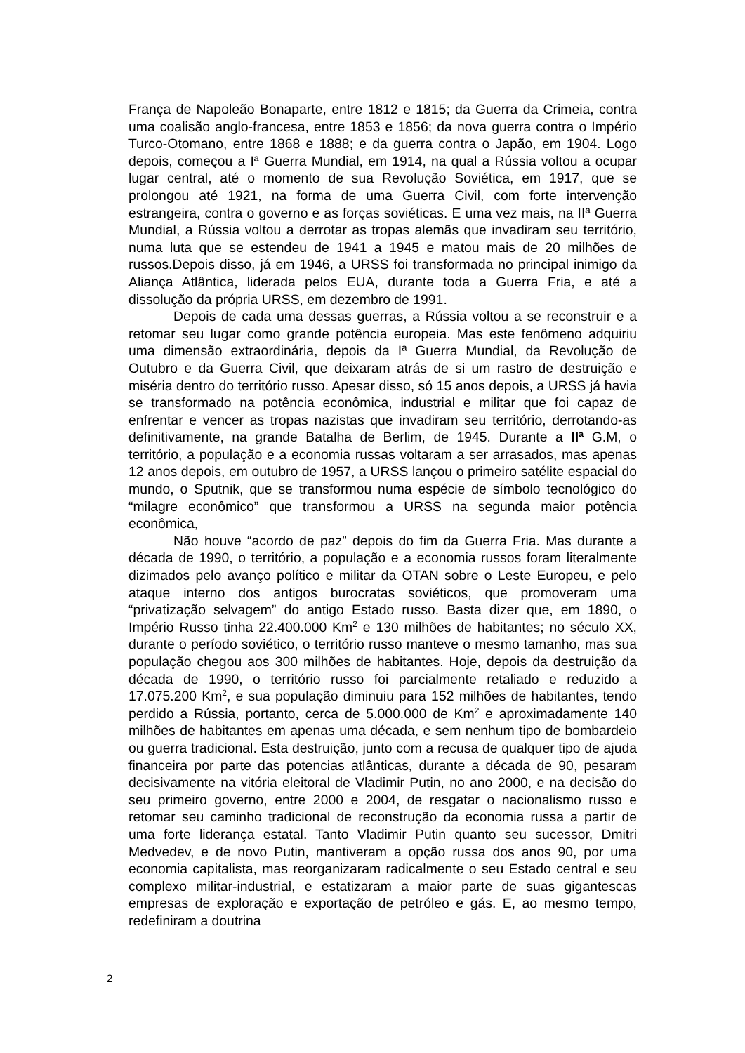França de Napoleão Bonaparte, entre 1812 e 1815; da Guerra da Crimeia, contra uma coalisão anglo-francesa, entre 1853 e 1856; da nova guerra contra o Império Turco-Otomano, entre 1868 e 1888; e da guerra contra o Japão, em 1904. Logo depois, começou a Iª Guerra Mundial, em 1914, na qual a Rússia voltou a ocupar lugar central, até o momento de sua Revolução Soviética, em 1917, que se prolongou até 1921, na forma de uma Guerra Civil, com forte intervenção estrangeira, contra o governo e as forças soviéticas. E uma vez mais, na IIª Guerra Mundial, a Rússia voltou a derrotar as tropas alemãs que invadiram seu território, numa luta que se estendeu de 1941 a 1945 e matou mais de 20 milhões de russos.Depois disso, já em 1946, a URSS foi transformada no principal inimigo da Aliança Atlântica, liderada pelos EUA, durante toda a Guerra Fria, e até a dissolução da própria URSS, em dezembro de 1991.
Depois de cada uma dessas guerras, a Rússia voltou a se reconstruir e a retomar seu lugar como grande potência europeia. Mas este fenômeno adquiriu uma dimensão extraordinária, depois da Iª Guerra Mundial, da Revolução de Outubro e da Guerra Civil, que deixaram atrás de si um rastro de destruição e miséria dentro do território russo. Apesar disso, só 15 anos depois, a URSS já havia se transformado na potência econômica, industrial e militar que foi capaz de enfrentar e vencer as tropas nazistas que invadiram seu território, derrotando-as definitivamente, na grande Batalha de Berlim, de 1945. Durante a IIª G.M, o território, a população e a economia russas voltaram a ser arrasados, mas apenas 12 anos depois, em outubro de 1957, a URSS lançou o primeiro satélite espacial do mundo, o Sputnik, que se transformou numa espécie de símbolo tecnológico do “milagre econômico” que transformou a URSS na segunda maior potência econômica,
Não houve “acordo de paz” depois do fim da Guerra Fria. Mas durante a década de 1990, o território, a população e a economia russos foram literalmente dizimados pelo avanço político e militar da OTAN sobre o Leste Europeu, e pelo ataque interno dos antigos burocratas soviéticos, que promoveram uma “privatização selvagem” do antigo Estado russo. Basta dizer que, em 1890, o Império Russo tinha 22.400.000 Km<sup>2</sup> e 130 milhões de habitantes; no século XX, durante o período soviético, o território russo manteve o mesmo tamanho, mas sua população chegou aos 300 milhões de habitantes. Hoje, depois da destruição da década de 1990, o território russo foi parcialmente retaliado e reduzido a 17.075.200 Km<sup>2</sup>, e sua população diminuiu para 152 milhões de habitantes, tendo perdido a Rússia, portanto, cerca de 5.000.000 de Km<sup>2</sup> e aproximadamente 140 milhões de habitantes em apenas uma década, e sem nenhum tipo de bombardeio ou guerra tradicional. Esta destruição, junto com a recusa de qualquer tipo de ajuda financeira por parte das potencias atlânticas, durante a década de 90, pesaram decisivamente na vitória eleitoral de Vladimir Putin, no ano 2000, e na decisão do seu primeiro governo, entre 2000 e 2004, de resgatar o nacionalismo russo e retomar seu caminho tradicional de reconstrução da economia russa a partir de uma forte liderança estatal. Tanto Vladimir Putin quanto seu sucessor, Dmitri Medvedev, e de novo Putin, mantiveram a opção russa dos anos 90, por uma economia capitalista, mas reorganizaram radicalmente o seu Estado central e seu complexo militar-industrial, e estatizaram a maior parte de suas gigantescas empresas de exploração e exportação de petróleo e gás. E, ao mesmo tempo, redefiniram a doutrina
2